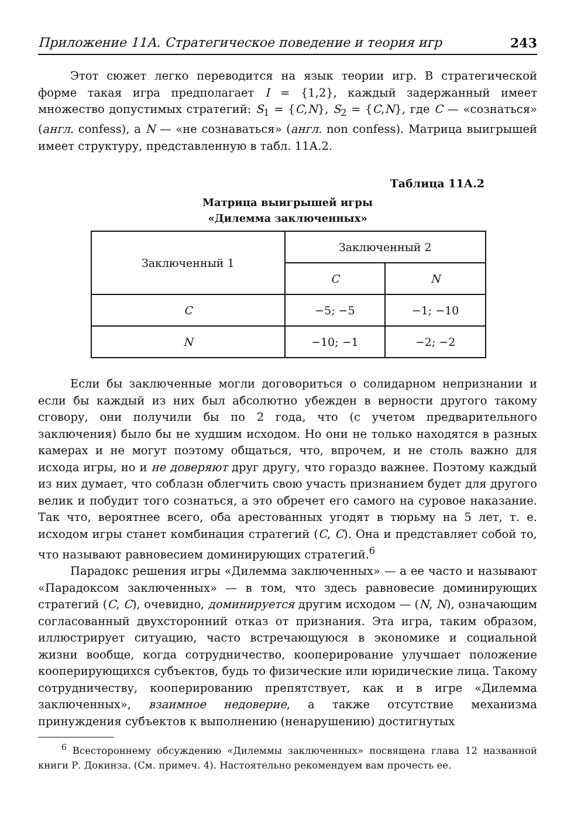Приложение 11А. Стратегическое поведение и теория игр 243
Этот сюжет легко переводится на язык теории игр. В стратегической форме такая игра предполагает I = {1,2}, каждый задержанный имеет множество допустимых стратегий: S<sub>1</sub> = {C,N}, S<sub>2</sub> = {C,N}, где C — «сознаться» (англ. confess), а N — «не сознаваться» (англ. non confess). Матрица выигрышей имеет структуру, представленную в табл. 11А.2.
Таблица 11А.2
Матрица выигрышей игры
«Дилемма заключенных»
| Заключенный 1 | Заключенный 2 | |
| --- | --- | --- |
| | C | N |
| C | −5; −5 | −1; −10 |
| N | −10; −1 | −2; −2 |
Если бы заключенные могли договориться о солидарном непризнании и если бы каждый из них был абсолютно убежден в верности другого такому сговору, они получили бы по 2 года, что (с учетом предварительного заключения) было бы не худшим исходом. Но они не только находятся в разных камерах и не могут поэтому общаться, что, впрочем, и не столь важно для исхода игры, но и не доверяют друг другу, что гораздо важнее. Поэтому каждый из них думает, что соблазн облегчить свою участь признанием будет для другого велик и побудит того сознаться, а это обречет его самого на суровое наказание. Так что, вероятнее всего, оба арестованных угодят в тюрьму на 5 лет, т. е. исходом игры станет комбинация стратегий (C, C). Она и представляет собой то, что называют равновесием доминирующих стратегий.<sup>6</sup>
Парадокс решения игры «Дилемма заключенных» — а ее часто и называют «Парадоксом заключенных» — в том, что здесь равновесие доминирующих стратегий (C, C), очевидно, доминируется другим исходом — (N, N), означающим согласованный двухсторонний отказ от признания. Эта игра, таким образом, иллюстрирует ситуацию, часто встречающуюся в экономике и социальной жизни вообще, когда сотрудничество, кооперирование улучшает положение кооперирующихся субъектов, будь то физические или юридические лица. Такому сотрудничеству, кооперированию препятствует, как и в игре «Дилемма заключенных», взаимное недоверие, а также отсутствие механизма принуждения субъектов к выполнению (ненарушению) достигнутых
<sup>6</sup> Всестороннему обсуждению «Дилеммы заключенных» посвящена глава 12 названной книги Р. Докинза. (См. примеч. 4). Настоятельно рекомендуем вам прочесть ее.